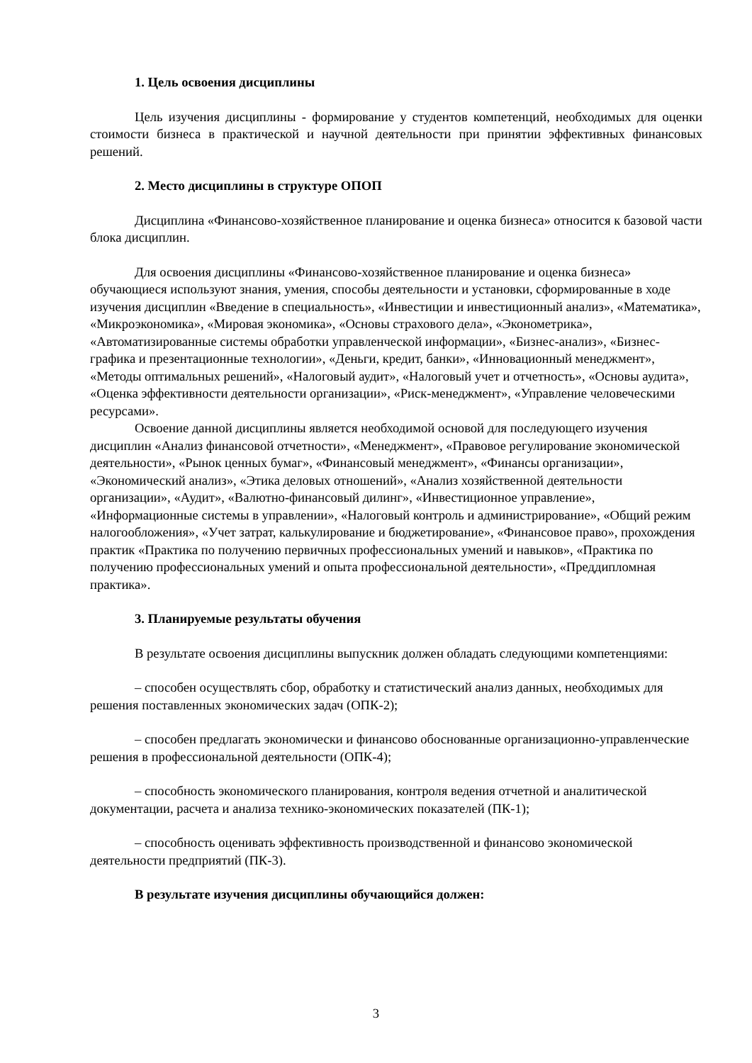1. Цель освоения дисциплины
Цель изучения дисциплины - формирование у студентов компетенций, необходимых для оценки стоимости бизнеса в практической и научной деятельности при принятии эффективных финансовых решений.
2. Место дисциплины в структуре ОПОП
Дисциплина «Финансово-хозяйственное планирование и оценка бизнеса» относится к базовой части блока дисциплин.
Для освоения дисциплины «Финансово-хозяйственное планирование и оценка бизнеса» обучающиеся используют знания, умения, способы деятельности и установки, сформированные в ходе изучения дисциплин «Введение в специальность», «Инвестиции и инвестиционный анализ», «Математика», «Микроэкономика», «Мировая экономика», «Основы страхового дела», «Эконометрика», «Автоматизированные системы обработки управленческой информации», «Бизнес-анализ», «Бизнес-графика и презентационные технологии», «Деньги, кредит, банки», «Инновационный менеджмент», «Методы оптимальных решений», «Налоговый аудит», «Налоговый учет и отчетность», «Основы аудита», «Оценка эффективности деятельности организации», «Риск-менеджмент», «Управление человеческими ресурсами».
Освоение данной дисциплины является необходимой основой для последующего изучения дисциплин «Анализ финансовой отчетности», «Менеджмент», «Правовое регулирование экономической деятельности», «Рынок ценных бумаг», «Финансовый менеджмент», «Финансы организации», «Экономический анализ», «Этика деловых отношений», «Анализ хозяйственной деятельности организации», «Аудит», «Валютно-финансовый дилинг», «Инвестиционное управление», «Информационные системы в управлении», «Налоговый контроль и администрирование», «Общий режим налогообложения», «Учет затрат, калькулирование и бюджетирование», «Финансовое право», прохождения практик «Практика по получению первичных профессиональных умений и навыков», «Практика по получению профессиональных умений и опыта профессиональной деятельности», «Преддипломная практика».
3. Планируемые результаты обучения
В результате освоения дисциплины выпускник должен обладать следующими компетенциями:
– способен осуществлять сбор, обработку и статистический анализ данных, необходимых для решения поставленных экономических задач (ОПК-2);
– способен предлагать экономически и финансово обоснованные организационно-управленческие решения в профессиональной деятельности (ОПК-4);
– способность экономического планирования, контроля ведения отчетной и аналитической документации, расчета и анализа технико-экономических показателей (ПК-1);
– способность оценивать эффективность производственной и финансово экономической деятельности предприятий (ПК-3).
В результате изучения дисциплины обучающийся должен:
3